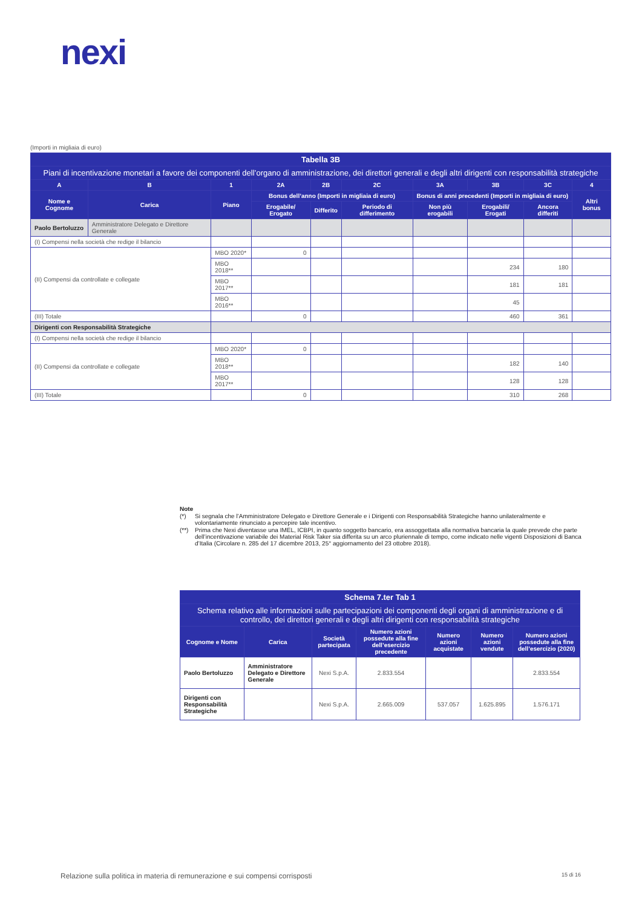nexi
(Importi in migliaia di euro)
| Tabella 3B | | | | | | | | | |
| --- | --- | --- | --- | --- | --- | --- | --- | --- | --- |
| Piani di incentivazione monetari a favore dei componenti dell’organo di amministrazione, dei direttori generali e degli altri dirigenti con responsabilità strategiche | | | | | | | | | |
| A | B | 1 | 2A | 2B | 2C | 3A | 3B | 3C | 4 |
| Nome e Cognome | Carica | Piano | Bonus dell’anno (Importi in migliaia di euro) | | | Bonus di anni precedenti (Importi in migliaia di euro) | | | Altri bonus |
| | | | Erogabile/ Erogato | Differito | Periodo di differimento | Non più erogabili | Erogabili/ Erogati | Ancora differiti | |
| Paolo Bertoluzzo | Amministratore Delegato e Direttore Generale | | | | | | | | |
| (I) Compensi nella società che redige il bilancio | | | | | | | | | |
| (II) Compensi da controllate e collegate | | MBO 2020* | 0 | | | | | | |
| | | MBO 2018** | | | | | 234 | 180 | |
| | | MBO 2017** | | | | | 181 | 181 | |
| | | MBO 2016** | | | | | 45 | | |
| (III) Totale | | | 0 | | | | 460 | 361 | |
| Dirigenti con Responsabilità Strategiche | | | | | | | | | |
| (I) Compensi nella società che redige il bilancio | | | | | | | | | |
| (II) Compensi da controllate e collegate | | MBO 2020* | 0 | | | | | | |
| | | MBO 2018** | | | | | 182 | 140 | |
| | | MBO 2017** | | | | | 128 | 128 | |
| (III) Totale | | | 0 | | | | 310 | 268 | |
Note
(*) Si segnala che l’Amministratore Delegato e Direttore Generale e i Dirigenti con Responsabilità Strategiche hanno unilateralmente e volontariamente rinunciato a percepire tale incentivo.
(**) Prima che Nexi diventasse una IMEL, ICBPI, in quanto soggetto bancario, era assoggettata alla normativa bancaria la quale prevede che parte dell’incentivazione variabile dei Material Risk Taker sia differita su un arco pluriennale di tempo, come indicato nelle vigenti Disposizioni di Banca d’Italia (Circolare n. 285 del 17 dicembre 2013, 25° aggiornamento del 23 ottobre 2018).
| Schema 7.ter Tab 1 | | | | | | |
| --- | --- | --- | --- | --- | --- | --- |
| Schema relativo alle informazioni sulle partecipazioni dei componenti degli organi di amministrazione e di controllo, dei direttori generali e degli altri dirigenti con responsabilità strategiche | | | | | | |
| Cognome e Nome | Carica | Società partecipata | Numero azioni possedute alla fine dell’esercizio precedente | Numero azioni acquistate | Numero azioni vendute | Numero azioni possedute alla fine dell’esercizio (2020) |
| Paolo Bertoluzzo | Amministratore Delegato e Direttore Generale | Nexi S.p.A. | 2.833.554 | | | 2.833.554 |
| Dirigenti con Responsabilità Strategiche | | Nexi S.p.A. | 2.665.009 | 537.057 | 1.625.895 | 1.576.171 |
Relazione sulla politica in materia di remunerazione e sui compensi corrisposti 15 di 16